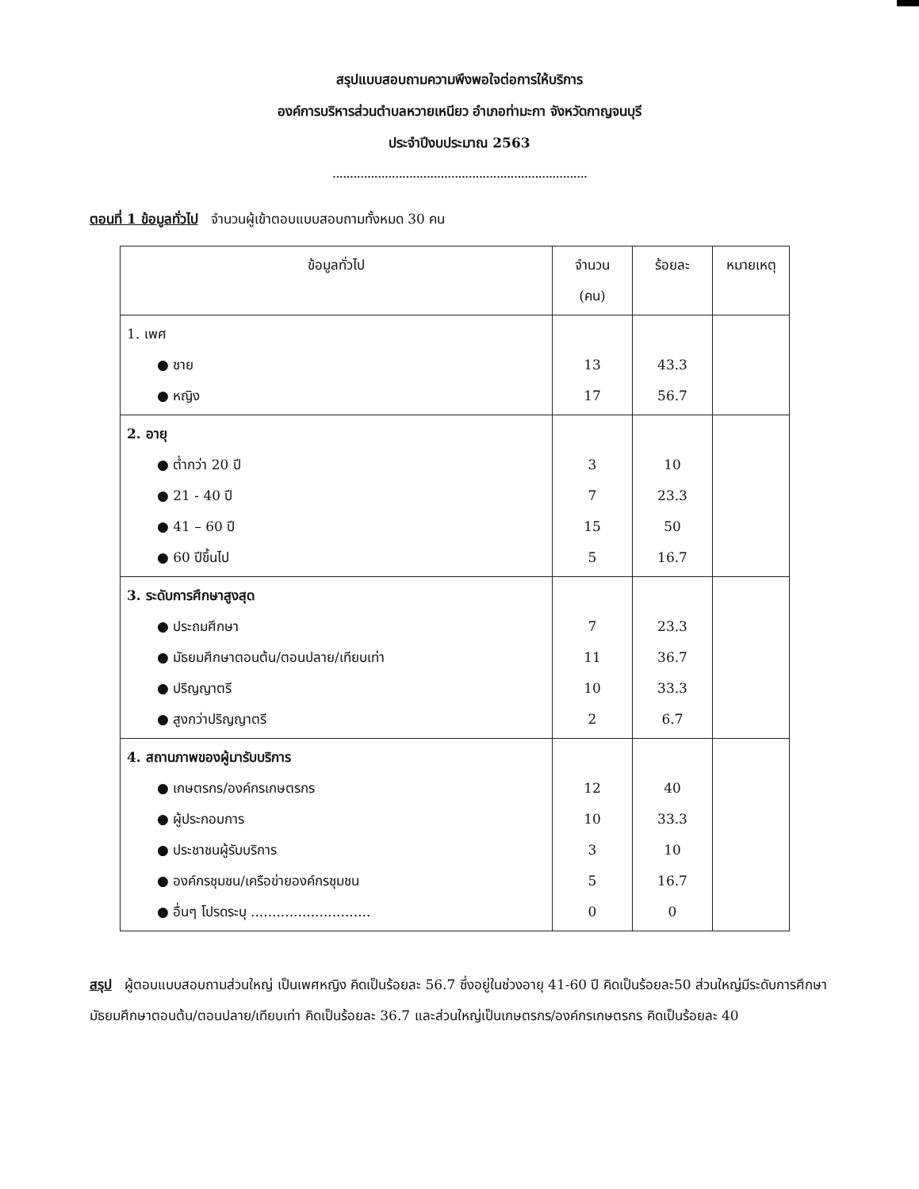สรุปแบบสอบถามความพึงพอใจต่อการให้บริการ
องค์การบริหารส่วนตำบลหวายเหนียว อำเภอท่ามะกา จังหวัดกาญจนบุรี
ประจำปีงบประมาณ 2563
.........................................................................
ตอนที่ 1 ข้อมูลทั่วไป จำนวนผู้เข้าตอบแบบสอบถามทั้งหมด 30 คน
| ข้อมูลทั่วไป | จำนวน (คน) | ร้อยละ | หมายเหตุ |
| --- | --- | --- | --- |
| 1. เพศ ● ชาย ● หญิง | 13 17 | 43.3 56.7 | |
| 2. อายุ ● ต่ำกว่า 20 ปี ● 21 - 40 ปี ● 41 – 60 ปี ● 60 ปีขึ้นไป | 3 7 15 5 | 10 23.3 50 16.7 | |
| 3. ระดับการศึกษาสูงสุด ● ประถมศึกษา ● มัธยมศึกษาตอนต้น/ตอนปลาย/เทียบเท่า ● ปริญญาตรี ● สูงกว่าปริญญาตรี | 7 11 10 2 | 23.3 36.7 33.3 6.7 | |
| 4. สถานภาพของผู้มารับบริการ ● เกษตรกร/องค์กรเกษตรกร ● ผู้ประกอบการ ● ประชาชนผู้รับบริการ ● องค์กรชุมชน/เครือข่ายองค์กรชุมชน ● อื่นๆ โปรดระบุ ............................ | 12 10 3 5 0 | 40 33.3 10 16.7 0 | |
สรุป ผู้ตอบแบบสอบถามส่วนใหญ่ เป็นเพศหญิง คิดเป็นร้อยละ 56.7 ซึ่งอยู่ในช่วงอายุ 41-60 ปี คิดเป็นร้อยละ50 ส่วนใหญ่มีระดับการศึกษา มัธยมศึกษาตอนต้น/ตอนปลาย/เทียบเท่า คิดเป็นร้อยละ 36.7 และส่วนใหญ่เป็นเกษตรกร/องค์กรเกษตรกร คิดเป็นร้อยละ 40